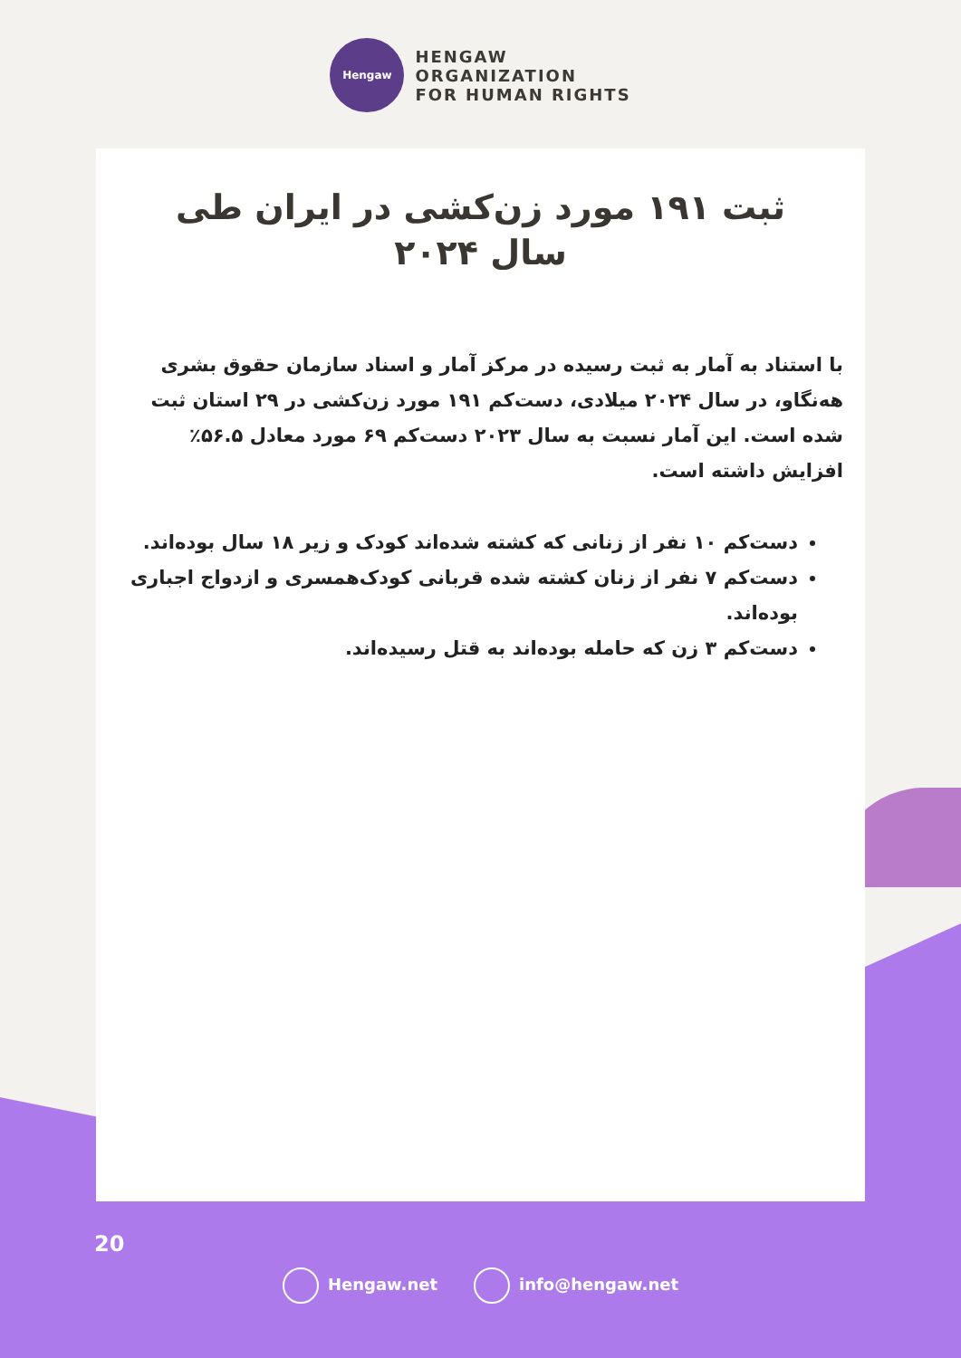Hengaw
HENGAW
ORGANIZATION
FOR HUMAN RIGHTS
ثبت ۱۹۱ مورد زن‌کشی در ایران طی
سال ۲۰۲۴
با استناد به آمار به ثبت رسیده در مرکز آمار و اسناد سازمان حقوق بشری هەنگاو، در سال ۲۰۲۴ میلادی، دست‌کم ۱۹۱ مورد زن‌کشی در ۲۹ استان ثبت شده است. این آمار نسبت به سال ۲۰۲۳ دست‌کم ۶۹ مورد معادل ۵۶.۵٪ افزایش داشته است.
دست‌کم ۱۰ نفر از زنانی که کشته شده‌اند کودک و زیر ۱۸ سال بوده‌اند.
دست‌کم ۷ نفر از زنان کشته شده قربانی کودک‌همسری و ازدواج اجباری بوده‌اند.
دست‌کم ۳ زن که حامله بوده‌اند به قتل رسیده‌اند.
20
Hengaw.net info@hengaw.net